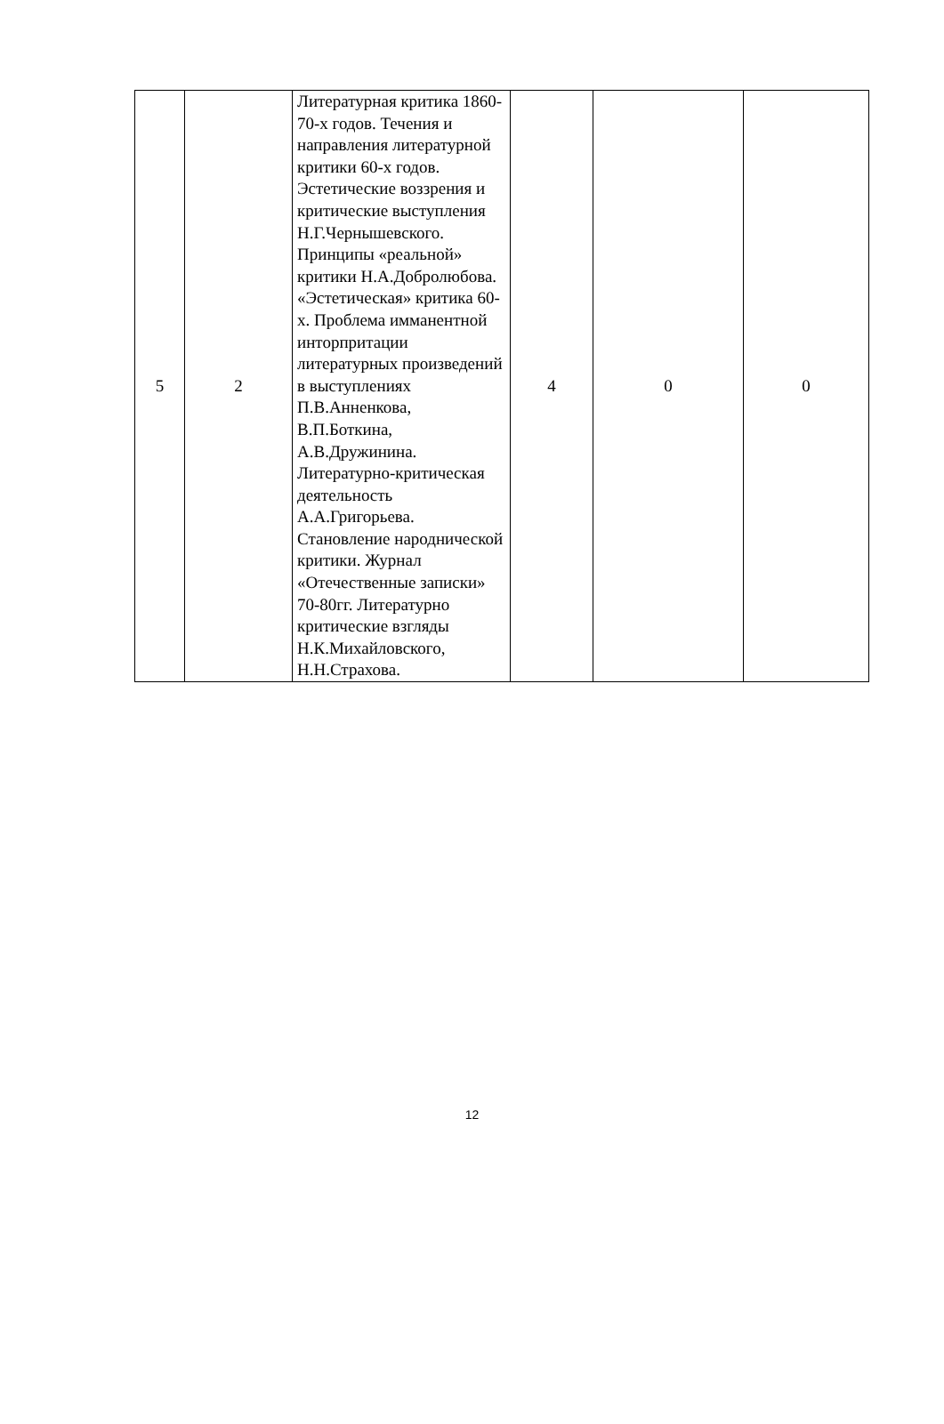| 5 | 2 | Литературная критика 1860-70-х годов. Течения и направления литературной критики 60-х годов. Эстетические воззрения и критические выступления Н.Г.Чернышевского. Принципы «реальной» критики Н.А.Добролюбова. «Эстетическая» критика 60-х. Проблема имманентной инторпритации литературных произведений в выступлениях П.В.Анненкова, В.П.Боткина, А.В.Дружинина. Литературно-критическая деятельность А.А.Григорьева. Становление народнической критики. Журнал «Отечественные записки» 70-80гг. Литературно критические взгляды Н.К.Михайловского, Н.Н.Страхова. | 4 | 0 | 0 |
12